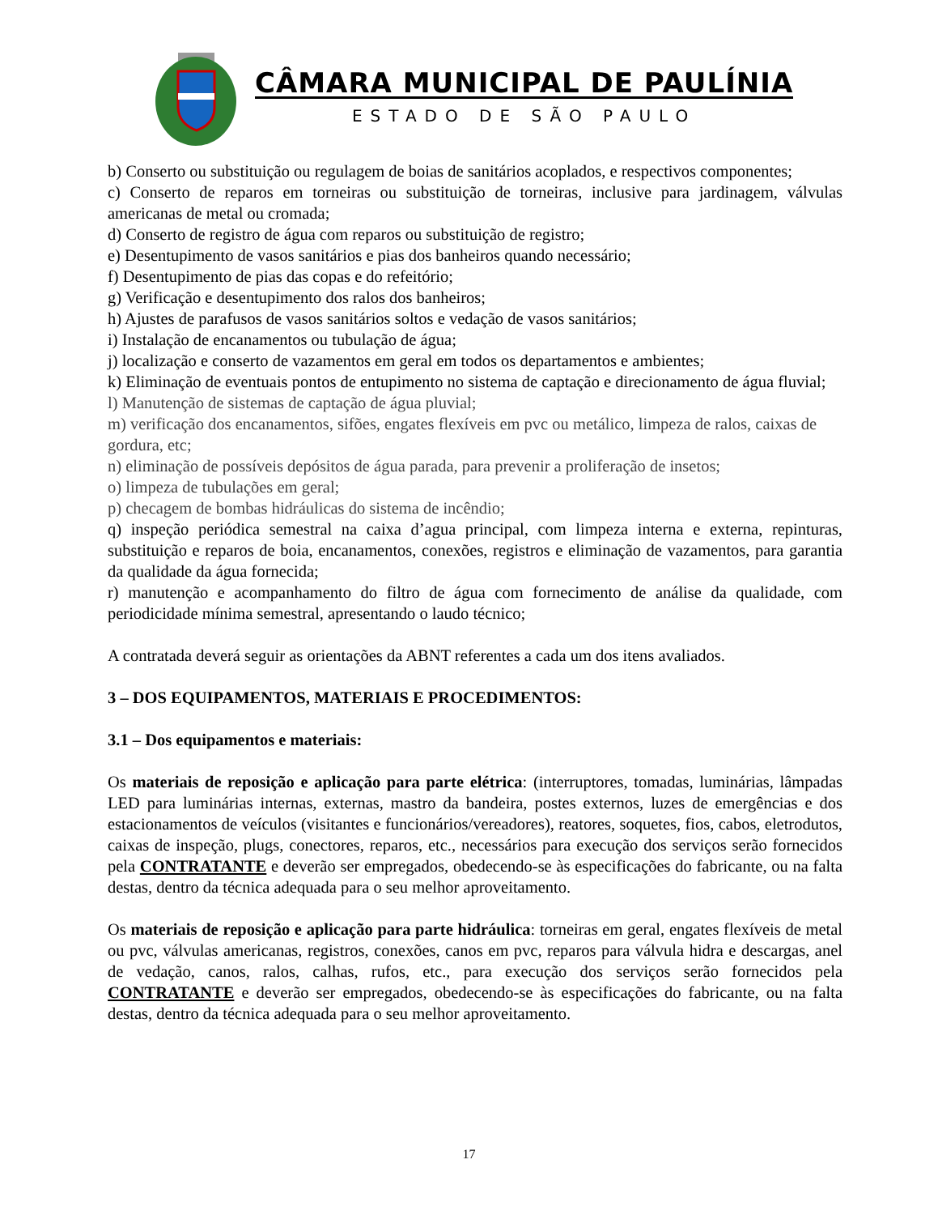CÂMARA MUNICIPAL DE PAULÍNIA
ESTADO DE SÃO PAULO
b) Conserto ou substituição ou regulagem de boias de sanitários acoplados, e respectivos componentes;
c) Conserto de reparos em torneiras ou substituição de torneiras, inclusive para jardinagem, válvulas americanas de metal ou cromada;
d) Conserto de registro de água com reparos ou substituição de registro;
e) Desentupimento de vasos sanitários e pias dos banheiros quando necessário;
f) Desentupimento de pias das copas e do refeitório;
g) Verificação e desentupimento dos ralos dos banheiros;
h) Ajustes de parafusos de vasos sanitários soltos e vedação de vasos sanitários;
i) Instalação de encanamentos ou tubulação de água;
j) localização e conserto de vazamentos em geral em todos os departamentos e ambientes;
k) Eliminação de eventuais pontos de entupimento no sistema de captação e direcionamento de água fluvial;
l) Manutenção de sistemas de captação de água pluvial;
m) verificação dos encanamentos, sifões, engates flexíveis em pvc ou metálico, limpeza de ralos, caixas de gordura, etc;
n) eliminação de possíveis depósitos de água parada, para prevenir a proliferação de insetos;
o) limpeza de tubulações em geral;
p) checagem de bombas hidráulicas do sistema de incêndio;
q) inspeção periódica semestral na caixa d’agua principal, com limpeza interna e externa, repinturas, substituição e reparos de boia, encanamentos, conexões, registros e eliminação de vazamentos, para garantia da qualidade da água fornecida;
r) manutenção e acompanhamento do filtro de água com fornecimento de análise da qualidade, com periodicidade mínima semestral, apresentando o laudo técnico;
A contratada deverá seguir as orientações da ABNT referentes a cada um dos itens avaliados.
3 – DOS EQUIPAMENTOS, MATERIAIS E PROCEDIMENTOS:
3.1 – Dos equipamentos e materiais:
Os materiais de reposição e aplicação para parte elétrica: (interruptores, tomadas, luminárias, lâmpadas LED para luminárias internas, externas, mastro da bandeira, postes externos, luzes de emergências e dos estacionamentos de veículos (visitantes e funcionários/vereadores), reatores, soquetes, fios, cabos, eletrodutos, caixas de inspeção, plugs, conectores, reparos, etc., necessários para execução dos serviços serão fornecidos pela CONTRATANTE e deverão ser empregados, obedecendo-se às especificações do fabricante, ou na falta destas, dentro da técnica adequada para o seu melhor aproveitamento.
Os materiais de reposição e aplicação para parte hidráulica: torneiras em geral, engates flexíveis de metal ou pvc, válvulas americanas, registros, conexões, canos em pvc, reparos para válvula hidra e descargas, anel de vedação, canos, ralos, calhas, rufos, etc., para execução dos serviços serão fornecidos pela CONTRATANTE e deverão ser empregados, obedecendo-se às especificações do fabricante, ou na falta destas, dentro da técnica adequada para o seu melhor aproveitamento.
17